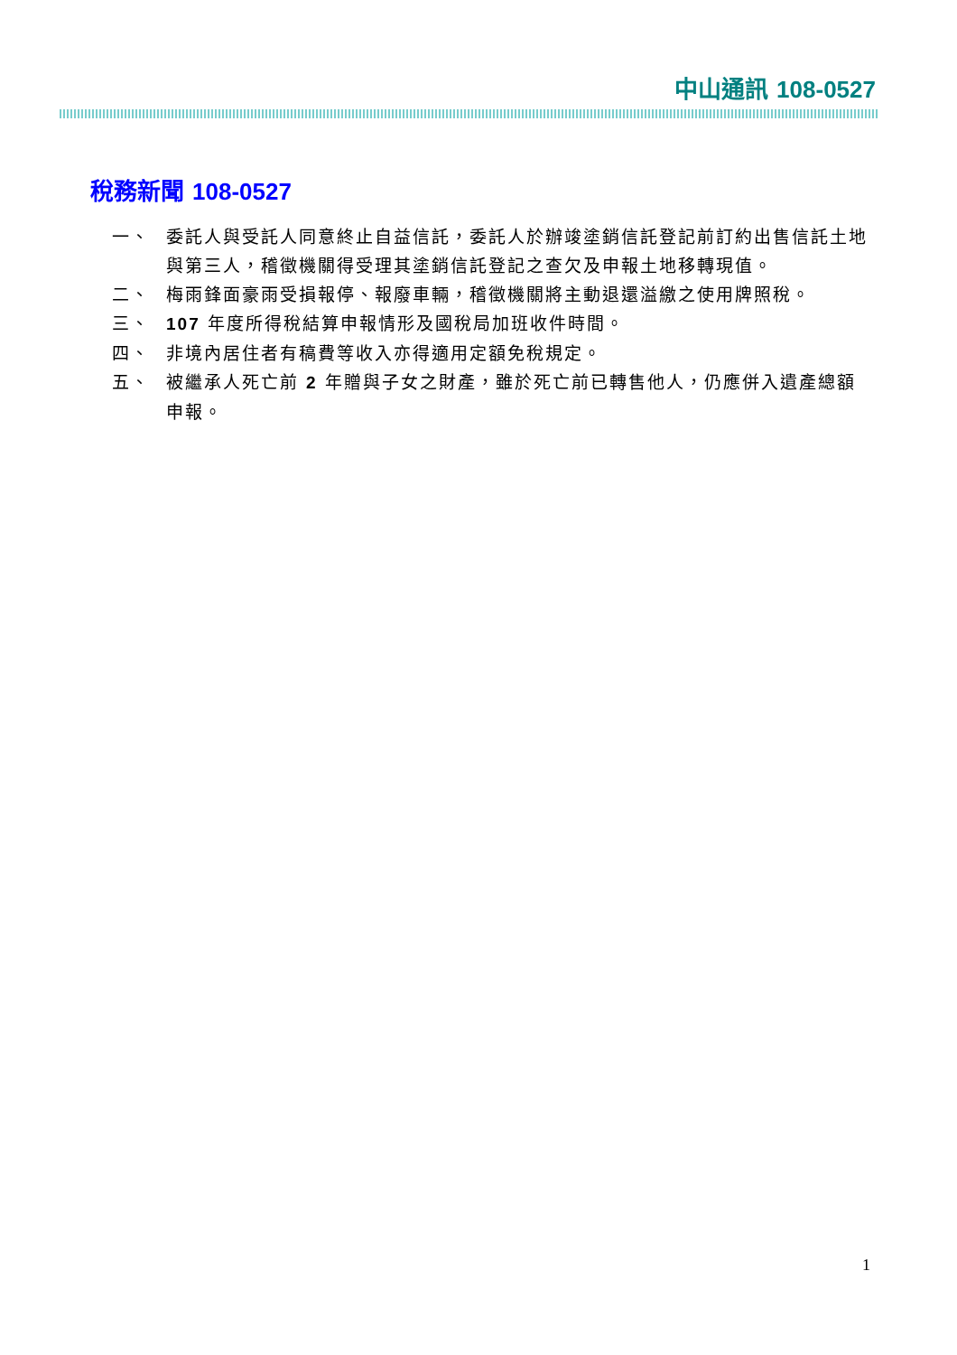中山通訊 108-0527
稅務新聞 108-0527
一、 委託人與受託人同意終止自益信託，委託人於辦竣塗銷信託登記前訂約出售信託土地與第三人，稽徵機關得受理其塗銷信託登記之查欠及申報土地移轉現值。
二、 梅雨鋒面豪雨受損報停、報廢車輛，稽徵機關將主動退還溢繳之使用牌照稅。
三、 107 年度所得稅結算申報情形及國稅局加班收件時間。
四、 非境內居住者有稿費等收入亦得適用定額免稅規定。
五、 被繼承人死亡前 2 年贈與子女之財產，雖於死亡前已轉售他人，仍應併入遺產總額申報。
1